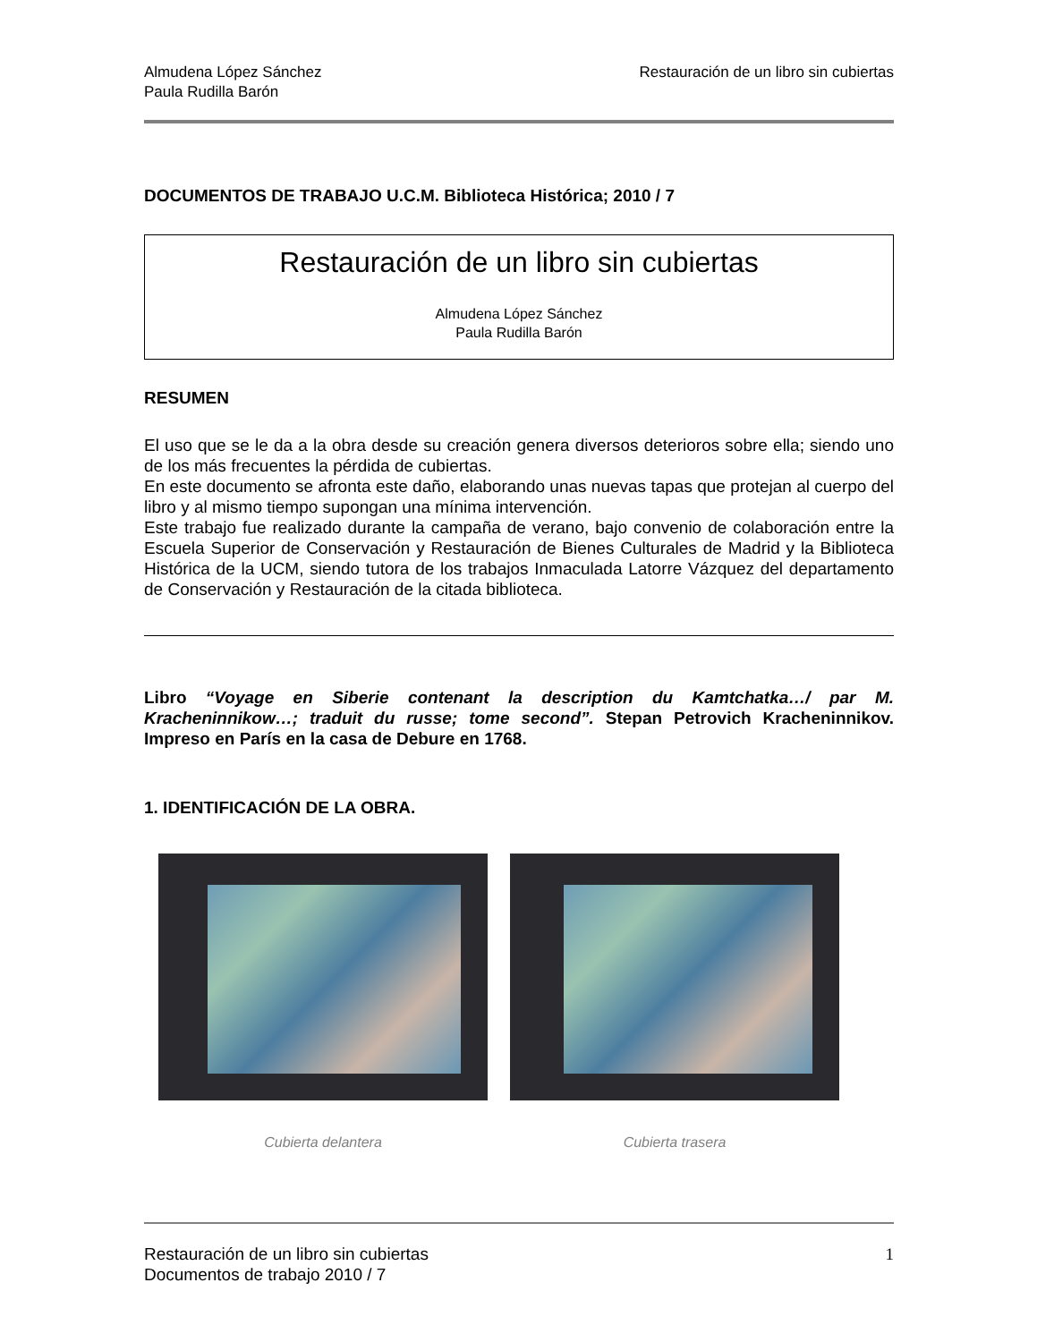Almudena López Sánchez
Paula Rudilla Barón
Restauración de un libro sin cubiertas
DOCUMENTOS DE TRABAJO U.C.M. Biblioteca Histórica; 2010 / 7
Restauración de un libro sin cubiertas
Almudena López Sánchez
Paula Rudilla Barón
RESUMEN
El uso que se le da a la obra desde su creación genera diversos deterioros sobre ella; siendo uno de los más frecuentes la pérdida de cubiertas.
En este documento se afronta este daño, elaborando unas nuevas tapas que protejan al cuerpo del libro y al mismo tiempo supongan una mínima intervención.
Este trabajo fue realizado durante la campaña de verano, bajo convenio de colaboración entre la Escuela Superior de Conservación y Restauración de Bienes Culturales de Madrid y la Biblioteca Histórica de la UCM, siendo tutora de los trabajos Inmaculada Latorre Vázquez del departamento de Conservación y Restauración de la citada biblioteca.
Libro “Voyage en Siberie contenant la description du Kamtchatka…/ par M. Kracheninnikow…; traduit du russe; tome second”. Stepan Petrovich Kracheninnikov. Impreso en París en la casa de Debure en 1768.
1. IDENTIFICACIÓN DE LA OBRA.
Cubierta delantera Cubierta trasera
Restauración de un libro sin cubiertas
Documentos de trabajo 2010 / 7
1